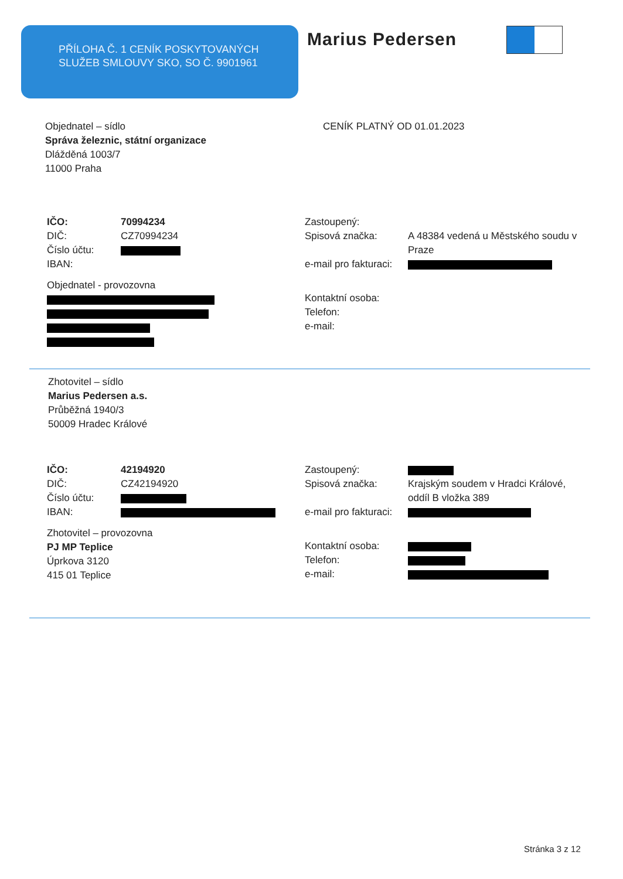PŘÍLOHA Č. 1 CENÍK POSKYTOVANÝCH
SLUŽEB SMLOUVY SKO, SO Č. 9901961
Marius Pedersen
Objednatel – sídlo
Správa železnic, státní organizace
Dlážděná 1003/7
11000 Praha
CENÍK PLATNÝ OD 01.01.2023
| IČO: | 70994234 |
| DIČ: | CZ70994234 |
| Číslo účtu: | |
| IBAN: | |
Objednatel - provozovna
| Zastoupený: | |
| Spisová značka: | A 48384 vedená u Městského soudu v Praze |
| e-mail pro fakturaci: | |
Kontaktní osoba:
Telefon:
e-mail:
Zhotovitel – sídlo
Marius Pedersen a.s.
Průběžná 1940/3
50009 Hradec Králové
| IČO: | 42194920 |
| DIČ: | CZ42194920 |
| Číslo účtu: | |
| IBAN: | |
Zhotovitel – provozovna
PJ MP Teplice
Úprkova 3120
415 01 Teplice
| Zastoupený: | |
| Spisová značka: | Krajským soudem v Hradci Králové, oddíl B vložka 389 |
| e-mail pro fakturaci: | |
| Kontaktní osoba: | |
| Telefon: | |
| e-mail: | |
Stránka 3 z 12